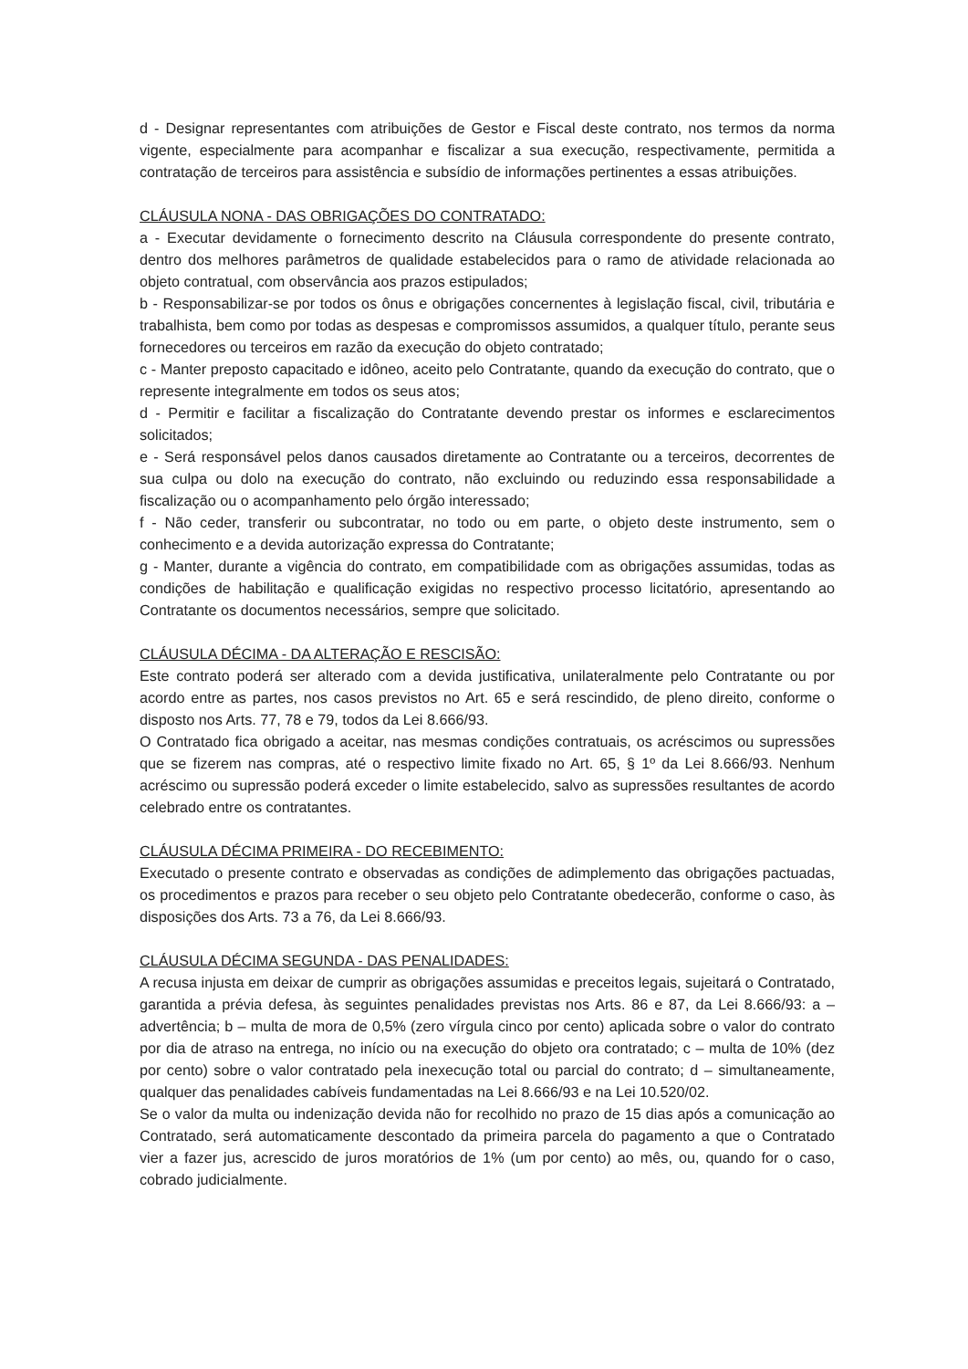d - Designar representantes com atribuições de Gestor e Fiscal deste contrato, nos termos da norma vigente, especialmente para acompanhar e fiscalizar a sua execução, respectivamente, permitida a contratação de terceiros para assistência e subsídio de informações pertinentes a essas atribuições.
CLÁUSULA NONA - DAS OBRIGAÇÕES DO CONTRATADO:
a - Executar devidamente o fornecimento descrito na Cláusula correspondente do presente contrato, dentro dos melhores parâmetros de qualidade estabelecidos para o ramo de atividade relacionada ao objeto contratual, com observância aos prazos estipulados;
b - Responsabilizar-se por todos os ônus e obrigações concernentes à legislação fiscal, civil, tributária e trabalhista, bem como por todas as despesas e compromissos assumidos, a qualquer título, perante seus fornecedores ou terceiros em razão da execução do objeto contratado;
c - Manter preposto capacitado e idôneo, aceito pelo Contratante, quando da execução do contrato, que o represente integralmente em todos os seus atos;
d - Permitir e facilitar a fiscalização do Contratante devendo prestar os informes e esclarecimentos solicitados;
e - Será responsável pelos danos causados diretamente ao Contratante ou a terceiros, decorrentes de sua culpa ou dolo na execução do contrato, não excluindo ou reduzindo essa responsabilidade a fiscalização ou o acompanhamento pelo órgão interessado;
f - Não ceder, transferir ou subcontratar, no todo ou em parte, o objeto deste instrumento, sem o conhecimento e a devida autorização expressa do Contratante;
g - Manter, durante a vigência do contrato, em compatibilidade com as obrigações assumidas, todas as condições de habilitação e qualificação exigidas no respectivo processo licitatório, apresentando ao Contratante os documentos necessários, sempre que solicitado.
CLÁUSULA DÉCIMA - DA ALTERAÇÃO E RESCISÃO:
Este contrato poderá ser alterado com a devida justificativa, unilateralmente pelo Contratante ou por acordo entre as partes, nos casos previstos no Art. 65 e será rescindido, de pleno direito, conforme o disposto nos Arts. 77, 78 e 79, todos da Lei 8.666/93.
O Contratado fica obrigado a aceitar, nas mesmas condições contratuais, os acréscimos ou supressões que se fizerem nas compras, até o respectivo limite fixado no Art. 65, § 1º da Lei 8.666/93. Nenhum acréscimo ou supressão poderá exceder o limite estabelecido, salvo as supressões resultantes de acordo celebrado entre os contratantes.
CLÁUSULA DÉCIMA PRIMEIRA - DO RECEBIMENTO:
Executado o presente contrato e observadas as condições de adimplemento das obrigações pactuadas, os procedimentos e prazos para receber o seu objeto pelo Contratante obedecerão, conforme o caso, às disposições dos Arts. 73 a 76, da Lei 8.666/93.
CLÁUSULA DÉCIMA SEGUNDA - DAS PENALIDADES:
A recusa injusta em deixar de cumprir as obrigações assumidas e preceitos legais, sujeitará o Contratado, garantida a prévia defesa, às seguintes penalidades previstas nos Arts. 86 e 87, da Lei 8.666/93: a – advertência; b – multa de mora de 0,5% (zero vírgula cinco por cento) aplicada sobre o valor do contrato por dia de atraso na entrega, no início ou na execução do objeto ora contratado; c – multa de 10% (dez por cento) sobre o valor contratado pela inexecução total ou parcial do contrato; d – simultaneamente, qualquer das penalidades cabíveis fundamentadas na Lei 8.666/93 e na Lei 10.520/02.
Se o valor da multa ou indenização devida não for recolhido no prazo de 15 dias após a comunicação ao Contratado, será automaticamente descontado da primeira parcela do pagamento a que o Contratado vier a fazer jus, acrescido de juros moratórios de 1% (um por cento) ao mês, ou, quando for o caso, cobrado judicialmente.